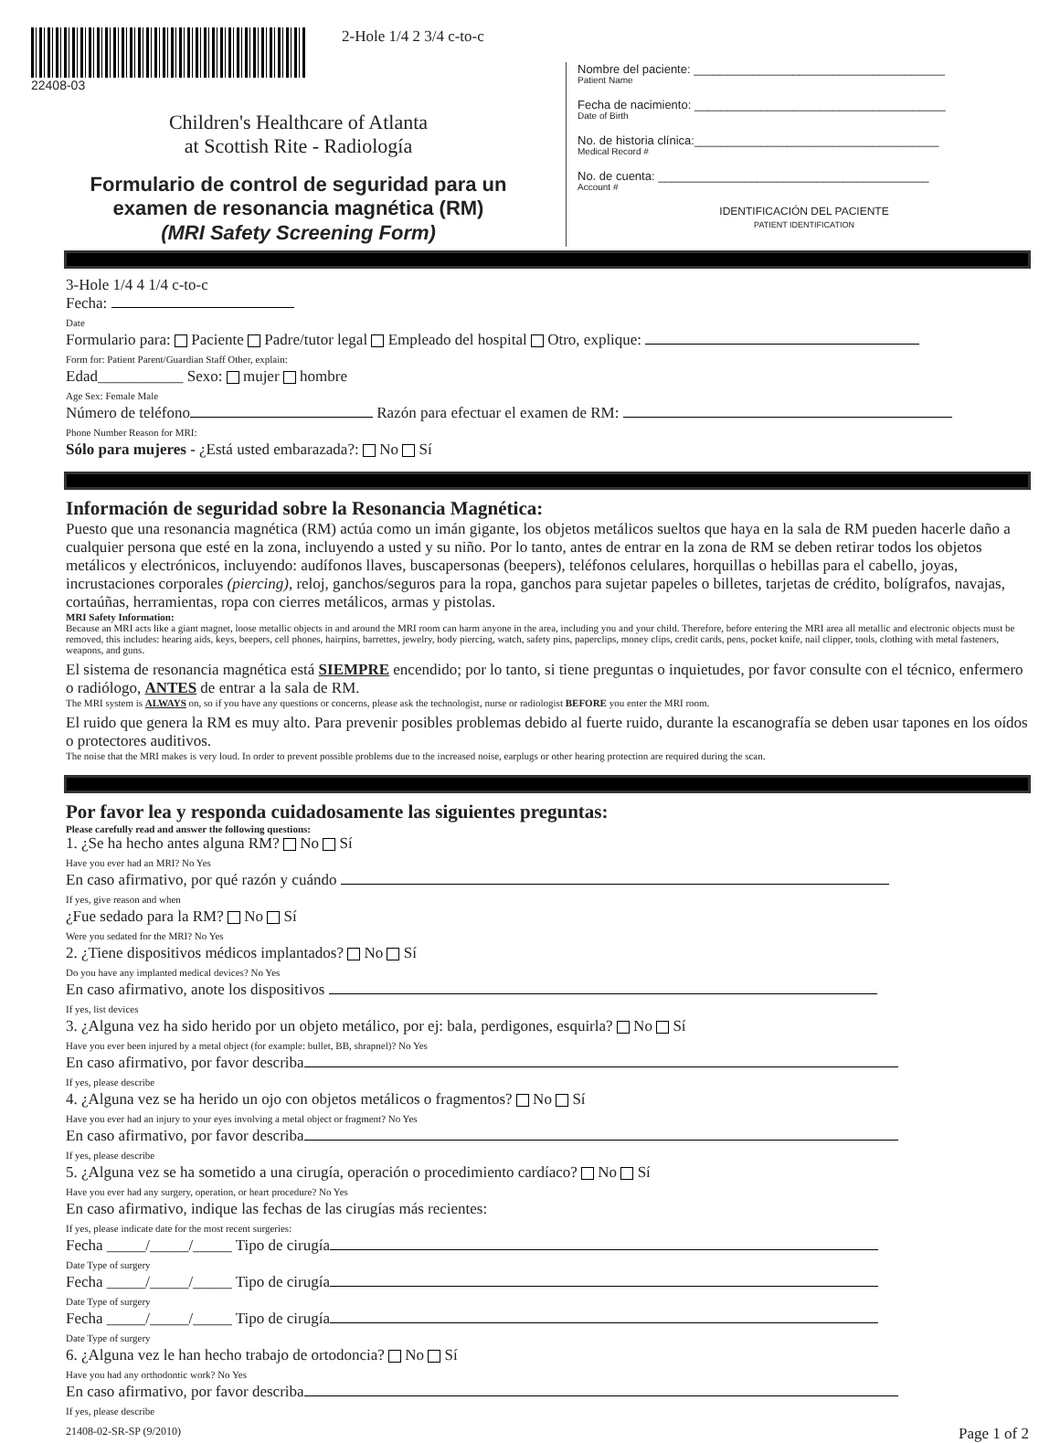22408-03
2-Hole 1/4 2 3/4 c-to-c
Children's Healthcare of Atlanta
at Scottish Rite - Radiología
Formulario de control de seguridad para un
examen de resonancia magnética (RM)
(MRI Safety Screening Form)
Nombre del paciente: ______________________________________
Patient Name
Fecha de nacimiento: ______________________________________
Date of Birth
No. de historia clínica:_____________________________________
Medical Record #
No. de cuenta: _________________________________________
Account #
IDENTIFICACIÓN DEL PACIENTE
PATIENT IDENTIFICATION
3-Hole 1/4 4 1/4 c-to-c
Fecha:
Date
Formulario para: Paciente Padre/tutor legal Empleado del hospital Otro, explique:
Form for: Patient Parent/Guardian Staff Other, explain:
Edad___________ Sexo: mujer hombre
Age Sex: Female Male
Número de teléfono Razón para efectuar el examen de RM:
Phone Number Reason for MRI:
Sólo para mujeres - ¿Está usted embarazada?: No Sí
Información de seguridad sobre la Resonancia Magnética:
Puesto que una resonancia magnética (RM) actúa como un imán gigante, los objetos metálicos sueltos que haya en la sala de RM pueden hacerle daño a cualquier persona que esté en la zona, incluyendo a usted y su niño. Por lo tanto, antes de entrar en la zona de RM se deben retirar todos los objetos metálicos y electrónicos, incluyendo: audífonos llaves, buscapersonas (beepers), teléfonos celulares, horquillas o hebillas para el cabello, joyas, incrustaciones corporales (piercing), reloj, ganchos/seguros para la ropa, ganchos para sujetar papeles o billetes, tarjetas de crédito, bolígrafos, navajas, cortaúñas, herramientas, ropa con cierres metálicos, armas y pistolas.
MRI Safety Information:
Because an MRI acts like a giant magnet, loose metallic objects in and around the MRI room can harm anyone in the area, including you and your child. Therefore, before entering the MRI area all metallic and electronic objects must be removed, this includes: hearing aids, keys, beepers, cell phones, hairpins, barrettes, jewelry, body piercing, watch, safety pins, paperclips, money clips, credit cards, pens, pocket knife, nail clipper, tools, clothing with metal fasteners, weapons, and guns.
El sistema de resonancia magnética está SIEMPRE encendido; por lo tanto, si tiene preguntas o inquietudes, por favor consulte con el técnico, enfermero o radiólogo, ANTES de entrar a la sala de RM.
The MRI system is ALWAYS on, so if you have any questions or concerns, please ask the technologist, nurse or radiologist BEFORE you enter the MRI room.
El ruido que genera la RM es muy alto. Para prevenir posibles problemas debido al fuerte ruido, durante la escanografía se deben usar tapones en los oídos o protectores auditivos.
The noise that the MRI makes is very loud. In order to prevent possible problems due to the increased noise, earplugs or other hearing protection are required during the scan.
Por favor lea y responda cuidadosamente las siguientes preguntas:
Please carefully read and answer the following questions:
1. ¿Se ha hecho antes alguna RM? No Sí
Have you ever had an MRI? No Yes
En caso afirmativo, por qué razón y cuándo
If yes, give reason and when
¿Fue sedado para la RM? No Sí
Were you sedated for the MRI? No Yes
2. ¿Tiene dispositivos médicos implantados? No Sí
Do you have any implanted medical devices? No Yes
En caso afirmativo, anote los dispositivos
If yes, list devices
3. ¿Alguna vez ha sido herido por un objeto metálico, por ej: bala, perdigones, esquirla? No Sí
Have you ever been injured by a metal object (for example: bullet, BB, shrapnel)? No Yes
En caso afirmativo, por favor describa
If yes, please describe
4. ¿Alguna vez se ha herido un ojo con objetos metálicos o fragmentos? No Sí
Have you ever had an injury to your eyes involving a metal object or fragment? No Yes
En caso afirmativo, por favor describa
If yes, please describe
5. ¿Alguna vez se ha sometido a una cirugía, operación o procedimiento cardíaco? No Sí
Have you ever had any surgery, operation, or heart procedure? No Yes
En caso afirmativo, indique las fechas de las cirugías más recientes:
If yes, please indicate date for the most recent surgeries:
Fecha _____/_____/_____ Tipo de cirugía
Date Type of surgery
Fecha _____/_____/_____ Tipo de cirugía
Date Type of surgery
Fecha _____/_____/_____ Tipo de cirugía
Date Type of surgery
6. ¿Alguna vez le han hecho trabajo de ortodoncia? No Sí
Have you had any orthodontic work? No Yes
En caso afirmativo, por favor describa
If yes, please describe
21408-02-SR-SP (9/2010) Page 1 of 2